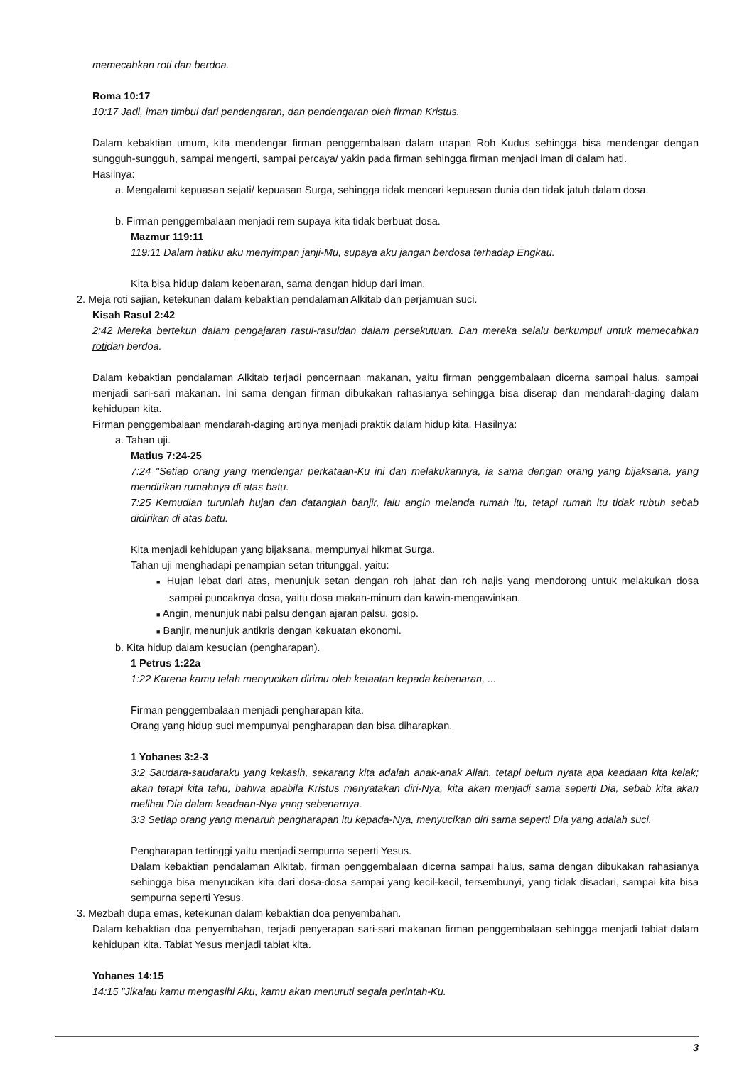memecahkan roti dan berdoa.
Roma 10:17
10:17 Jadi, iman timbul dari pendengaran, dan pendengaran oleh firman Kristus.
Dalam kebaktian umum, kita mendengar firman penggembalaan dalam urapan Roh Kudus sehingga bisa mendengar dengan sungguh-sungguh, sampai mengerti, sampai percaya/ yakin pada firman sehingga firman menjadi iman di dalam hati.
Hasilnya:
a. Mengalami kepuasan sejati/ kepuasan Surga, sehingga tidak mencari kepuasan dunia dan tidak jatuh dalam dosa.
b. Firman penggembalaan menjadi rem supaya kita tidak berbuat dosa.
Mazmur 119:11
119:11 Dalam hatiku aku menyimpan janji-Mu, supaya aku jangan berdosa terhadap Engkau.
Kita bisa hidup dalam kebenaran, sama dengan hidup dari iman.
2. Meja roti sajian, ketekunan dalam kebaktian pendalaman Alkitab dan perjamuan suci.
Kisah Rasul 2:42
2:42 Mereka bertekun dalam pengajaran rasul-rasuldan dalam persekutuan. Dan mereka selalu berkumpul untuk memecahkan rotidan berdoa.
Dalam kebaktian pendalaman Alkitab terjadi pencernaan makanan, yaitu firman penggembalaan dicerna sampai halus, sampai menjadi sari-sari makanan. Ini sama dengan firman dibukakan rahasianya sehingga bisa diserap dan mendarah-daging dalam kehidupan kita.
Firman penggembalaan mendarah-daging artinya menjadi praktik dalam hidup kita. Hasilnya:
a. Tahan uji.
Matius 7:24-25
7:24 "Setiap orang yang mendengar perkataan-Ku ini dan melakukannya, ia sama dengan orang yang bijaksana, yang mendirikan rumahnya di atas batu.
7:25 Kemudian turunlah hujan dan datanglah banjir, lalu angin melanda rumah itu, tetapi rumah itu tidak rubuh sebab didirikan di atas batu.
Kita menjadi kehidupan yang bijaksana, mempunyai hikmat Surga.
Tahan uji menghadapi penampian setan tritunggal, yaitu:
■ Hujan lebat dari atas, menunjuk setan dengan roh jahat dan roh najis yang mendorong untuk melakukan dosa sampai puncaknya dosa, yaitu dosa makan-minum dan kawin-mengawinkan.
■ Angin, menunjuk nabi palsu dengan ajaran palsu, gosip.
■ Banjir, menunjuk antikris dengan kekuatan ekonomi.
b. Kita hidup dalam kesucian (pengharapan).
1 Petrus 1:22a
1:22 Karena kamu telah menyucikan dirimu oleh ketaatan kepada kebenaran, ...
Firman penggembalaan menjadi pengharapan kita.
Orang yang hidup suci mempunyai pengharapan dan bisa diharapkan.
1 Yohanes 3:2-3
3:2 Saudara-saudaraku yang kekasih, sekarang kita adalah anak-anak Allah, tetapi belum nyata apa keadaan kita kelak; akan tetapi kita tahu, bahwa apabila Kristus menyatakan diri-Nya, kita akan menjadi sama seperti Dia, sebab kita akan melihat Dia dalam keadaan-Nya yang sebenarnya.
3:3 Setiap orang yang menaruh pengharapan itu kepada-Nya, menyucikan diri sama seperti Dia yang adalah suci.
Pengharapan tertinggi yaitu menjadi sempurna seperti Yesus.
Dalam kebaktian pendalaman Alkitab, firman penggembalaan dicerna sampai halus, sama dengan dibukakan rahasianya sehingga bisa menyucikan kita dari dosa-dosa sampai yang kecil-kecil, tersembunyi, yang tidak disadari, sampai kita bisa sempurna seperti Yesus.
3. Mezbah dupa emas, ketekunan dalam kebaktian doa penyembahan.
Dalam kebaktian doa penyembahan, terjadi penyerapan sari-sari makanan firman penggembalaan sehingga menjadi tabiat dalam kehidupan kita. Tabiat Yesus menjadi tabiat kita.
Yohanes 14:15
14:15 "Jikalau kamu mengasihi Aku, kamu akan menuruti segala perintah-Ku.
3